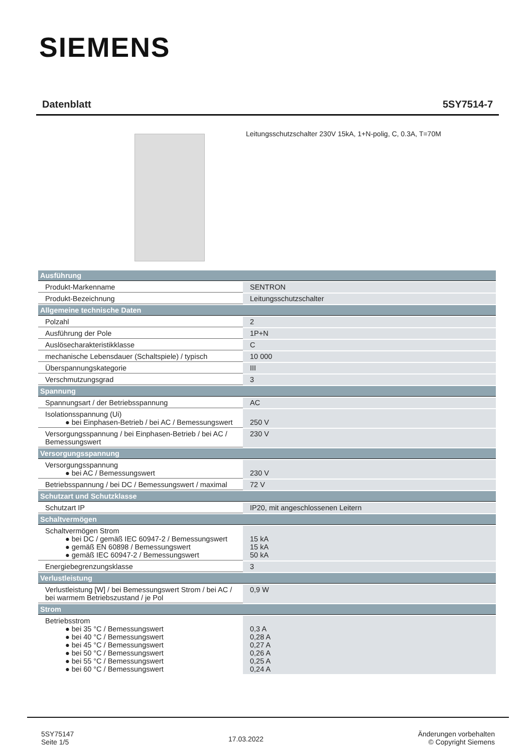SIEMENS
Datenblatt 5SY7514-7
Leitungsschutzschalter 230V 15kA, 1+N-polig, C, 0.3A, T=70M
| Ausführung | |
| --- | --- |
| Produkt-Markenname | SENTRON |
| Produkt-Bezeichnung | Leitungsschutzschalter |
| Allgemeine technische Daten | |
| Polzahl | 2 |
| Ausführung der Pole | 1P+N |
| Auslösecharakteristikklasse | C |
| mechanische Lebensdauer (Schaltspiele) / typisch | 10 000 |
| Überspannungskategorie | III |
| Verschmutzungsgrad | 3 |
| Spannung | |
| Spannungsart / der Betriebsspannung | AC |
| Isolationsspannung (Ui) ● bei Einphasen-Betrieb / bei AC / Bemessungswert | 250 V |
| Versorgungsspannung / bei Einphasen-Betrieb / bei AC / Bemessungswert | 230 V |
| Versorgungsspannung | |
| Versorgungsspannung ● bei AC / Bemessungswert | 230 V |
| Betriebsspannung / bei DC / Bemessungswert / maximal | 72 V |
| Schutzart und Schutzklasse | |
| Schutzart IP | IP20, mit angeschlossenen Leitern |
| Schaltvermögen | |
| Schaltvermögen Strom ● bei DC / gemäß IEC 60947-2 / Bemessungswert ● gemäß EN 60898 / Bemessungswert ● gemäß IEC 60947-2 / Bemessungswert | 15 kA 15 kA 50 kA |
| Energiebegrenzungsklasse | 3 |
| Verlustleistung | |
| Verlustleistung [W] / bei Bemessungswert Strom / bei AC / bei warmem Betriebszustand / je Pol | 0,9 W |
| Strom | |
| Betriebsstrom ● bei 35 °C / Bemessungswert ● bei 40 °C / Bemessungswert ● bei 45 °C / Bemessungswert ● bei 50 °C / Bemessungswert ● bei 55 °C / Bemessungswert ● bei 60 °C / Bemessungswert | 0,3 A 0,28 A 0,27 A 0,26 A 0,25 A 0,24 A |
5SY75147
Seite 1/5
17.03.2022
Änderungen vorbehalten
© Copyright Siemens